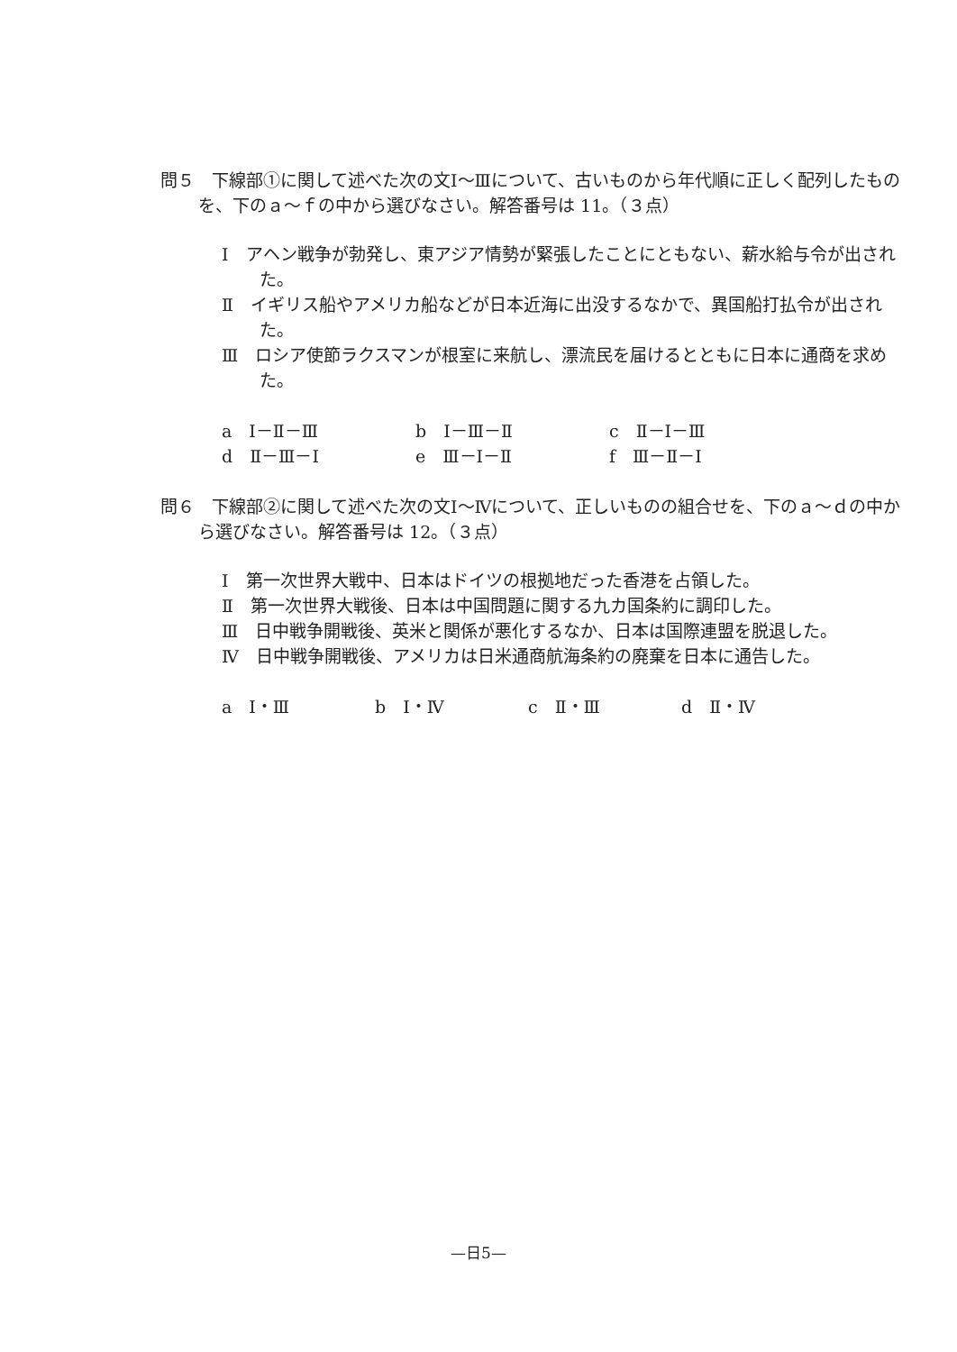問５　下線部①に関して述べた次の文Ⅰ～Ⅲについて、古いものから年代順に正しく配列したものを、下のａ～ｆの中から選びなさい。解答番号は 11。（３点）
Ⅰ　アヘン戦争が勃発し、東アジア情勢が緊張したことにともない、薪水給与令が出された。
Ⅱ　イギリス船やアメリカ船などが日本近海に出没するなかで、異国船打払令が出された。
Ⅲ　ロシア使節ラクスマンが根室に来航し、漂流民を届けるとともに日本に通商を求めた。
a　Ⅰ－Ⅱ－Ⅲ b　Ⅰ－Ⅲ－Ⅱ c　Ⅱ－Ⅰ－Ⅲ
d　Ⅱ－Ⅲ－Ⅰ e　Ⅲ－Ⅰ－Ⅱ f　Ⅲ－Ⅱ－Ⅰ
問６　下線部②に関して述べた次の文Ⅰ～Ⅳについて、正しいものの組合せを、下のａ～ｄの中から選びなさい。解答番号は 12。（３点）
Ⅰ　第一次世界大戦中、日本はドイツの根拠地だった香港を占領した。
Ⅱ　第一次世界大戦後、日本は中国問題に関する九カ国条約に調印した。
Ⅲ　日中戦争開戦後、英米と関係が悪化するなか、日本は国際連盟を脱退した。
Ⅳ　日中戦争開戦後、アメリカは日米通商航海条約の廃棄を日本に通告した。
a　Ⅰ・Ⅲ b　Ⅰ・Ⅳ c　Ⅱ・Ⅲ d　Ⅱ・Ⅳ
—日5—